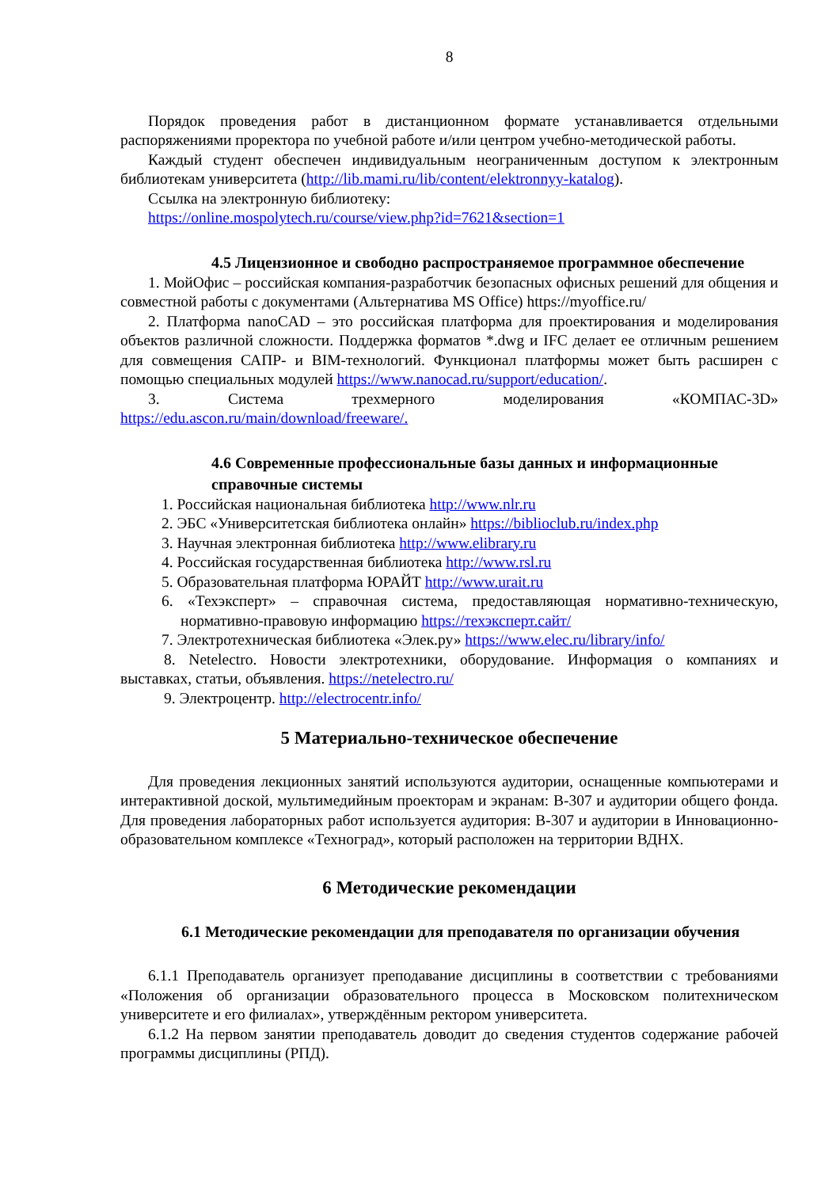8
Порядок проведения работ в дистанционном формате устанавливается отдельными распоряжениями проректора по учебной работе и/или центром учебно-методической работы.
Каждый студент обеспечен индивидуальным неограниченным доступом к электронным библиотекам университета (http://lib.mami.ru/lib/content/elektronnyy-katalog).
Ссылка на электронную библиотеку:
https://online.mospolytech.ru/course/view.php?id=7621&section=1
4.5 Лицензионное и свободно распространяемое программное обеспечение
1. МойОфис – российская компания-разработчик безопасных офисных решений для общения и совместной работы с документами (Альтернатива MS Office) https://myoffice.ru/
2. Платформа nanoCAD – это российская платформа для проектирования и моделирования объектов различной сложности. Поддержка форматов *.dwg и IFC делает ее отличным решением для совмещения САПР- и BIM-технологий. Функционал платформы может быть расширен с помощью специальных модулей https://www.nanocad.ru/support/education/.
3. Система трехмерного моделирования «КОМПАС-3D» https://edu.ascon.ru/main/download/freeware/.
4.6 Современные профессиональные базы данных и информационные справочные системы
1. Российская национальная библиотека http://www.nlr.ru
2. ЭБС «Университетская библиотека онлайн» https://biblioclub.ru/index.php
3. Научная электронная библиотека http://www.elibrary.ru
4. Российская государственная библиотека http://www.rsl.ru
5. Образовательная платформа ЮРАЙТ http://www.urait.ru
6. «Техэксперт» – справочная система, предоставляющая нормативно-техническую, нормативно-правовую информацию https://техэксперт.сайт/
7. Электротехническая библиотека «Элек.ру» https://www.elec.ru/library/info/
8. Netelectro. Новости электротехники, оборудование. Информация о компаниях и выставках, статьи, объявления. https://netelectro.ru/
9. Электроцентр. http://electrocentr.info/
5 Материально-техническое обеспечение
Для проведения лекционных занятий используются аудитории, оснащенные компьютерами и интерактивной доской, мультимедийным проекторам и экранам: В-307 и аудитории общего фонда. Для проведения лабораторных работ используется аудитория: В-307 и аудитории в Инновационно-образовательном комплексе «Техноград», который расположен на территории ВДНХ.
6 Методические рекомендации
6.1 Методические рекомендации для преподавателя по организации обучения
6.1.1 Преподаватель организует преподавание дисциплины в соответствии с требованиями «Положения об организации образовательного процесса в Московском политехническом университете и его филиалах», утверждённым ректором университета.
6.1.2 На первом занятии преподаватель доводит до сведения студентов содержание рабочей программы дисциплины (РПД).